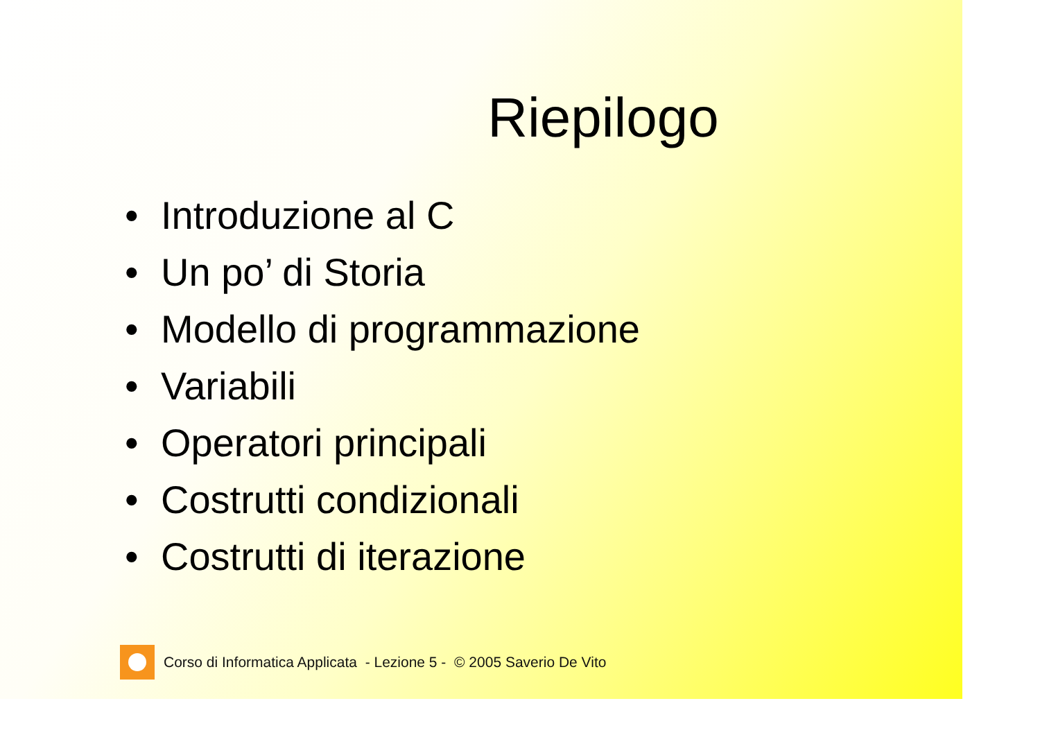Riepilogo
• Introduzione al C
• Un po’ di Storia
• Modello di programmazione
• Variabili
• Operatori principali
• Costrutti condizionali
• Costrutti di iterazione
Corso di Informatica Applicata - Lezione 5 - © 2005 Saverio De Vito